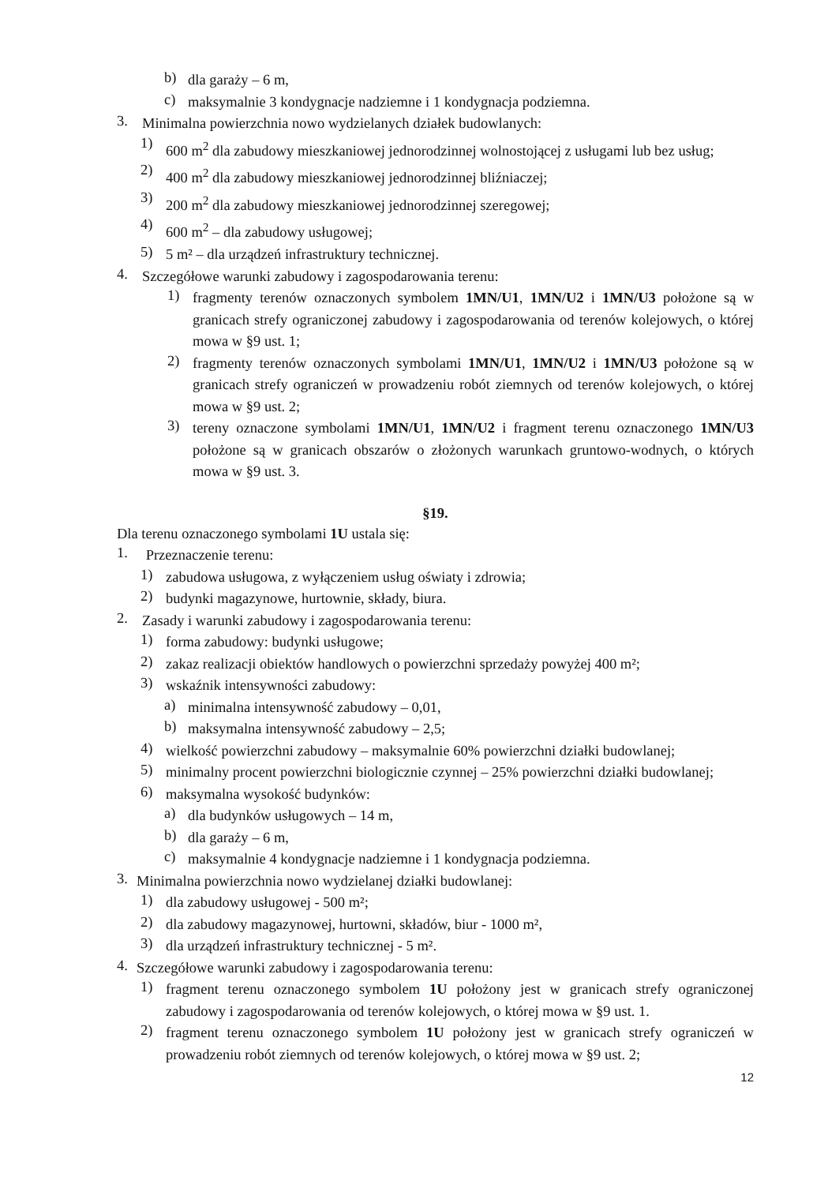b) dla garaży – 6 m,
c) maksymalnie 3 kondygnacje nadziemne i 1 kondygnacja podziemna.
3. Minimalna powierzchnia nowo wydzielanych działek budowlanych:
1) 600 m<sup>2</sup> dla zabudowy mieszkaniowej jednorodzinnej wolnostojącej z usługami lub bez usług;
2) 400 m<sup>2</sup> dla zabudowy mieszkaniowej jednorodzinnej bliźniaczej;
3) 200 m<sup>2</sup> dla zabudowy mieszkaniowej jednorodzinnej szeregowej;
4) 600 m<sup>2</sup> – dla zabudowy usługowej;
5) 5 m² – dla urządzeń infrastruktury technicznej.
4. Szczegółowe warunki zabudowy i zagospodarowania terenu:
1) fragmenty terenów oznaczonych symbolem 1MN/U1, 1MN/U2 i 1MN/U3 położone są w granicach strefy ograniczonej zabudowy i zagospodarowania od terenów kolejowych, o której mowa w §9 ust. 1;
2) fragmenty terenów oznaczonych symbolami 1MN/U1, 1MN/U2 i 1MN/U3 położone są w granicach strefy ograniczeń w prowadzeniu robót ziemnych od terenów kolejowych, o której mowa w §9 ust. 2;
3) tereny oznaczone symbolami 1MN/U1, 1MN/U2 i fragment terenu oznaczonego 1MN/U3 położone są w granicach obszarów o złożonych warunkach gruntowo-wodnych, o których mowa w §9 ust. 3.
§19.
Dla terenu oznaczonego symbolami 1U ustala się:
1. Przeznaczenie terenu:
1) zabudowa usługowa, z wyłączeniem usług oświaty i zdrowia;
2) budynki magazynowe, hurtownie, składy, biura.
2. Zasady i warunki zabudowy i zagospodarowania terenu:
1) forma zabudowy: budynki usługowe;
2) zakaz realizacji obiektów handlowych o powierzchni sprzedaży powyżej 400 m²;
3) wskaźnik intensywności zabudowy:
a) minimalna intensywność zabudowy – 0,01,
b) maksymalna intensywność zabudowy – 2,5;
4) wielkość powierzchni zabudowy – maksymalnie 60% powierzchni działki budowlanej;
5) minimalny procent powierzchni biologicznie czynnej – 25% powierzchni działki budowlanej;
6) maksymalna wysokość budynków:
a) dla budynków usługowych – 14 m,
b) dla garaży – 6 m,
c) maksymalnie 4 kondygnacje nadziemne i 1 kondygnacja podziemna.
3. Minimalna powierzchnia nowo wydzielanej działki budowlanej:
1) dla zabudowy usługowej - 500 m²;
2) dla zabudowy magazynowej, hurtowni, składów, biur - 1000 m²,
3) dla urządzeń infrastruktury technicznej - 5 m².
4. Szczegółowe warunki zabudowy i zagospodarowania terenu:
1) fragment terenu oznaczonego symbolem 1U położony jest w granicach strefy ograniczonej zabudowy i zagospodarowania od terenów kolejowych, o której mowa w §9 ust. 1.
2) fragment terenu oznaczonego symbolem 1U położony jest w granicach strefy ograniczeń w prowadzeniu robót ziemnych od terenów kolejowych, o której mowa w §9 ust. 2;
12